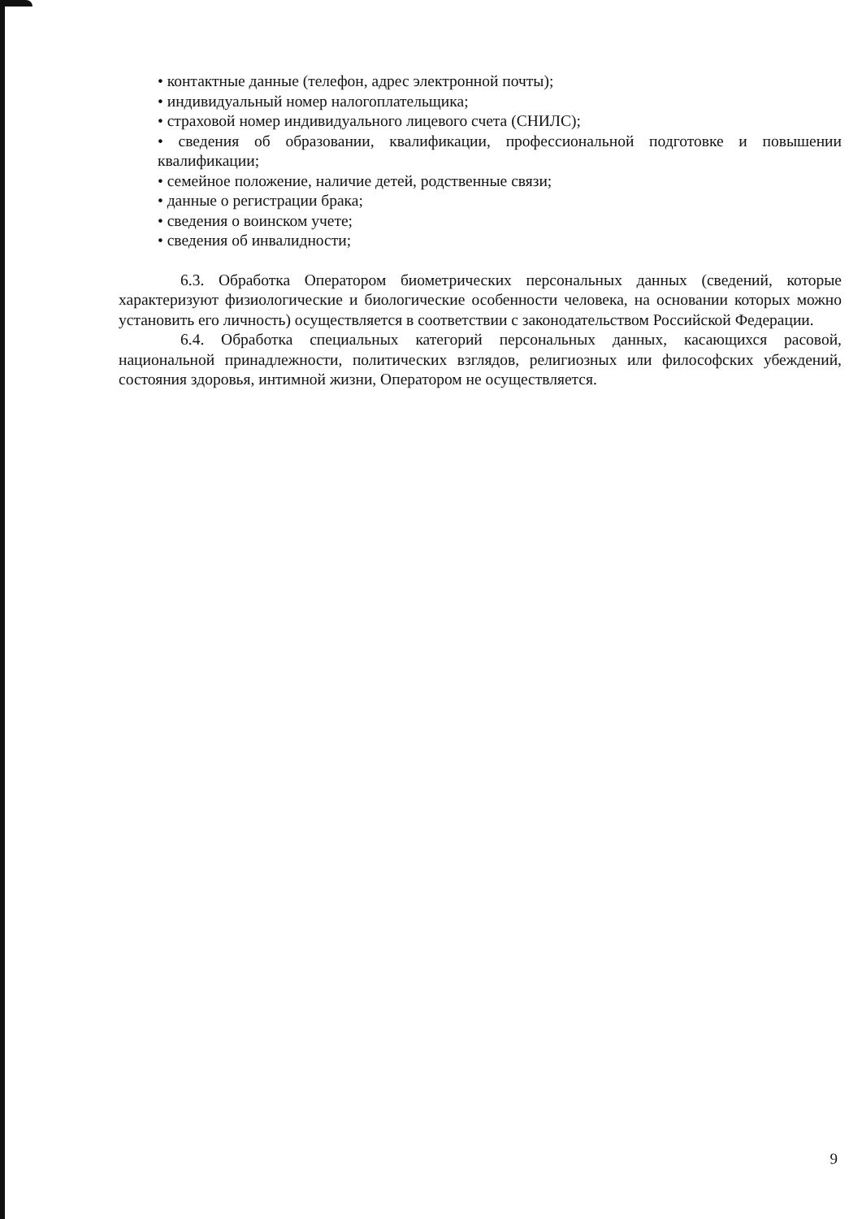• контактные данные (телефон, адрес электронной почты);
• индивидуальный номер налогоплательщика;
• страховой номер индивидуального лицевого счета (СНИЛС);
• сведения об образовании, квалификации, профессиональной подготовке и повышении квалификации;
• семейное положение, наличие детей, родственные связи;
• данные о регистрации брака;
• сведения о воинском учете;
• сведения об инвалидности;
6.3. Обработка Оператором биометрических персональных данных (сведений, которые характеризуют физиологические и биологические особенности человека, на основании которых можно установить его личность) осуществляется в соответствии с законодательством Российской Федерации.
6.4. Обработка специальных категорий персональных данных, касающихся расовой, национальной принадлежности, политических взглядов, религиозных или философских убеждений, состояния здоровья, интимной жизни, Оператором не осуществляется.
9